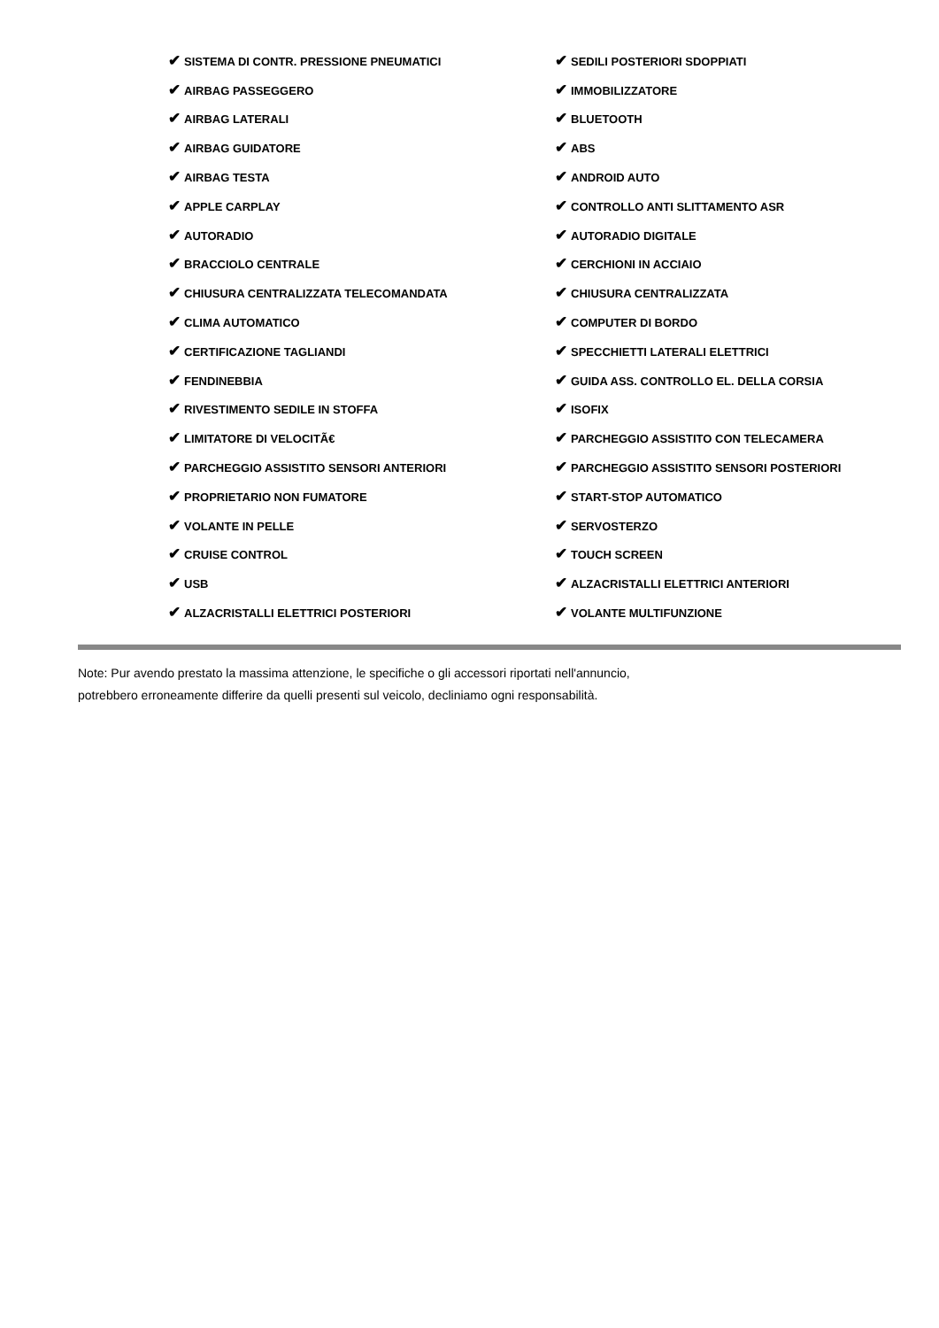| ✔ SISTEMA DI CONTR. PRESSIONE PNEUMATICI | ✔ SEDILI POSTERIORI SDOPPIATI |
| ✔ AIRBAG PASSEGGERO | ✔ IMMOBILIZZATORE |
| ✔ AIRBAG LATERALI | ✔ BLUETOOTH |
| ✔ AIRBAG GUIDATORE | ✔ ABS |
| ✔ AIRBAG TESTA | ✔ ANDROID AUTO |
| ✔ APPLE CARPLAY | ✔ CONTROLLO ANTI SLITTAMENTO ASR |
| ✔ AUTORADIO | ✔ AUTORADIO DIGITALE |
| ✔ BRACCIOLO CENTRALE | ✔ CERCHIONI IN ACCIAIO |
| ✔ CHIUSURA CENTRALIZZATA TELECOMANDATA | ✔ CHIUSURA CENTRALIZZATA |
| ✔ CLIMA AUTOMATICO | ✔ COMPUTER DI BORDO |
| ✔ CERTIFICAZIONE TAGLIANDI | ✔ SPECCHIETTI LATERALI ELETTRICI |
| ✔ FENDINEBBIA | ✔ GUIDA ASS. CONTROLLO EL. DELLA CORSIA |
| ✔ RIVESTIMENTO SEDILE IN STOFFA | ✔ ISOFIX |
| ✔ LIMITATORE DI VELOCITÃ€ | ✔ PARCHEGGIO ASSISTITO CON TELECAMERA |
| ✔ PARCHEGGIO ASSISTITO SENSORI ANTERIORI | ✔ PARCHEGGIO ASSISTITO SENSORI POSTERIORI |
| ✔ PROPRIETARIO NON FUMATORE | ✔ START-STOP AUTOMATICO |
| ✔ VOLANTE IN PELLE | ✔ SERVOSTERZO |
| ✔ CRUISE CONTROL | ✔ TOUCH SCREEN |
| ✔ USB | ✔ ALZACRISTALLI ELETTRICI ANTERIORI |
| ✔ ALZACRISTALLI ELETTRICI POSTERIORI | ✔ VOLANTE MULTIFUNZIONE |
Note: Pur avendo prestato la massima attenzione, le specifiche o gli accessori riportati nell'annuncio,
potrebbero erroneamente differire da quelli presenti sul veicolo, decliniamo ogni responsabilità.